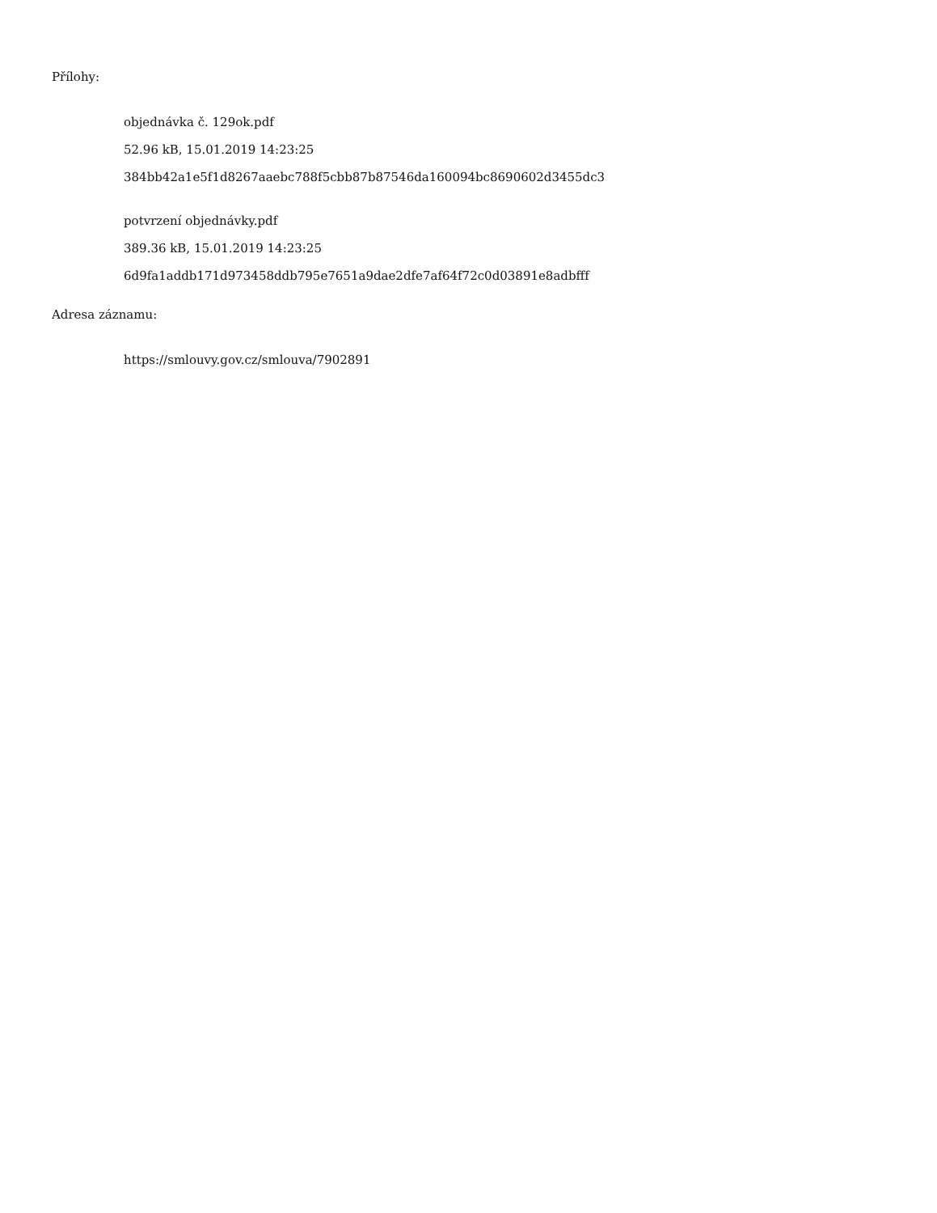Přílohy:
objednávka č. 129ok.pdf
52.96 kB, 15.01.2019 14:23:25
384bb42a1e5f1d8267aaebc788f5cbb87b87546da160094bc8690602d3455dc3
potvrzení objednávky.pdf
389.36 kB, 15.01.2019 14:23:25
6d9fa1addb171d973458ddb795e7651a9dae2dfe7af64f72c0d03891e8adbfff
Adresa záznamu:
https://smlouvy.gov.cz/smlouva/7902891